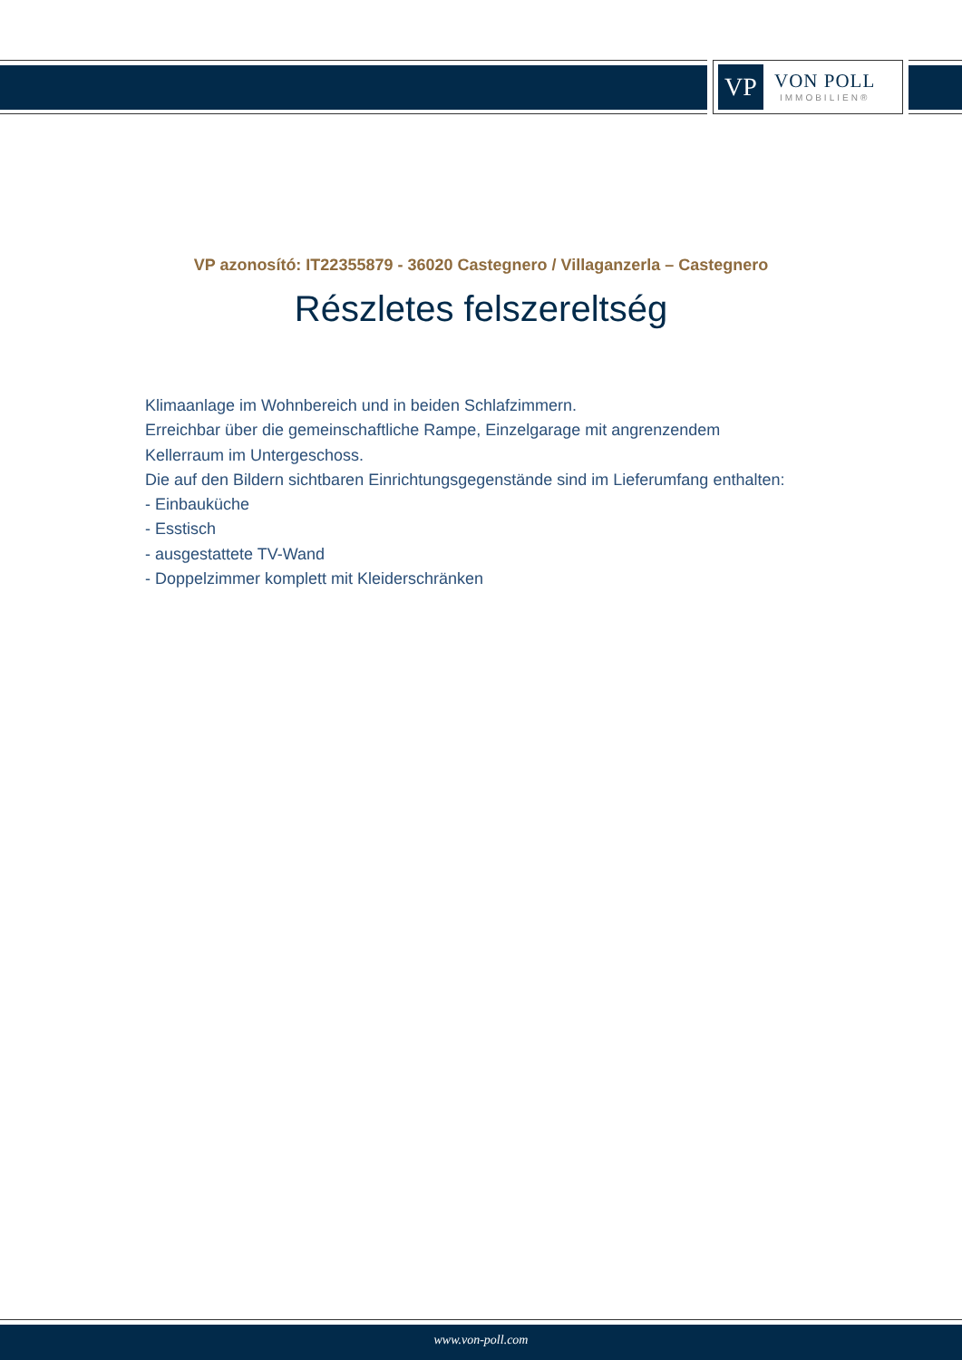VP
VON POLL
IMMOBILIEN®
VP azonosító: IT22355879 - 36020 Castegnero / Villaganzerla – Castegnero
Részletes felszereltség
Klimaanlage im Wohnbereich und in beiden Schlafzimmern.
Erreichbar über die gemeinschaftliche Rampe, Einzelgarage mit angrenzendem
Kellerraum im Untergeschoss.
Die auf den Bildern sichtbaren Einrichtungsgegenstände sind im Lieferumfang enthalten:
- Einbauküche
- Esstisch
- ausgestattete TV-Wand
- Doppelzimmer komplett mit Kleiderschränken
www.von-poll.com